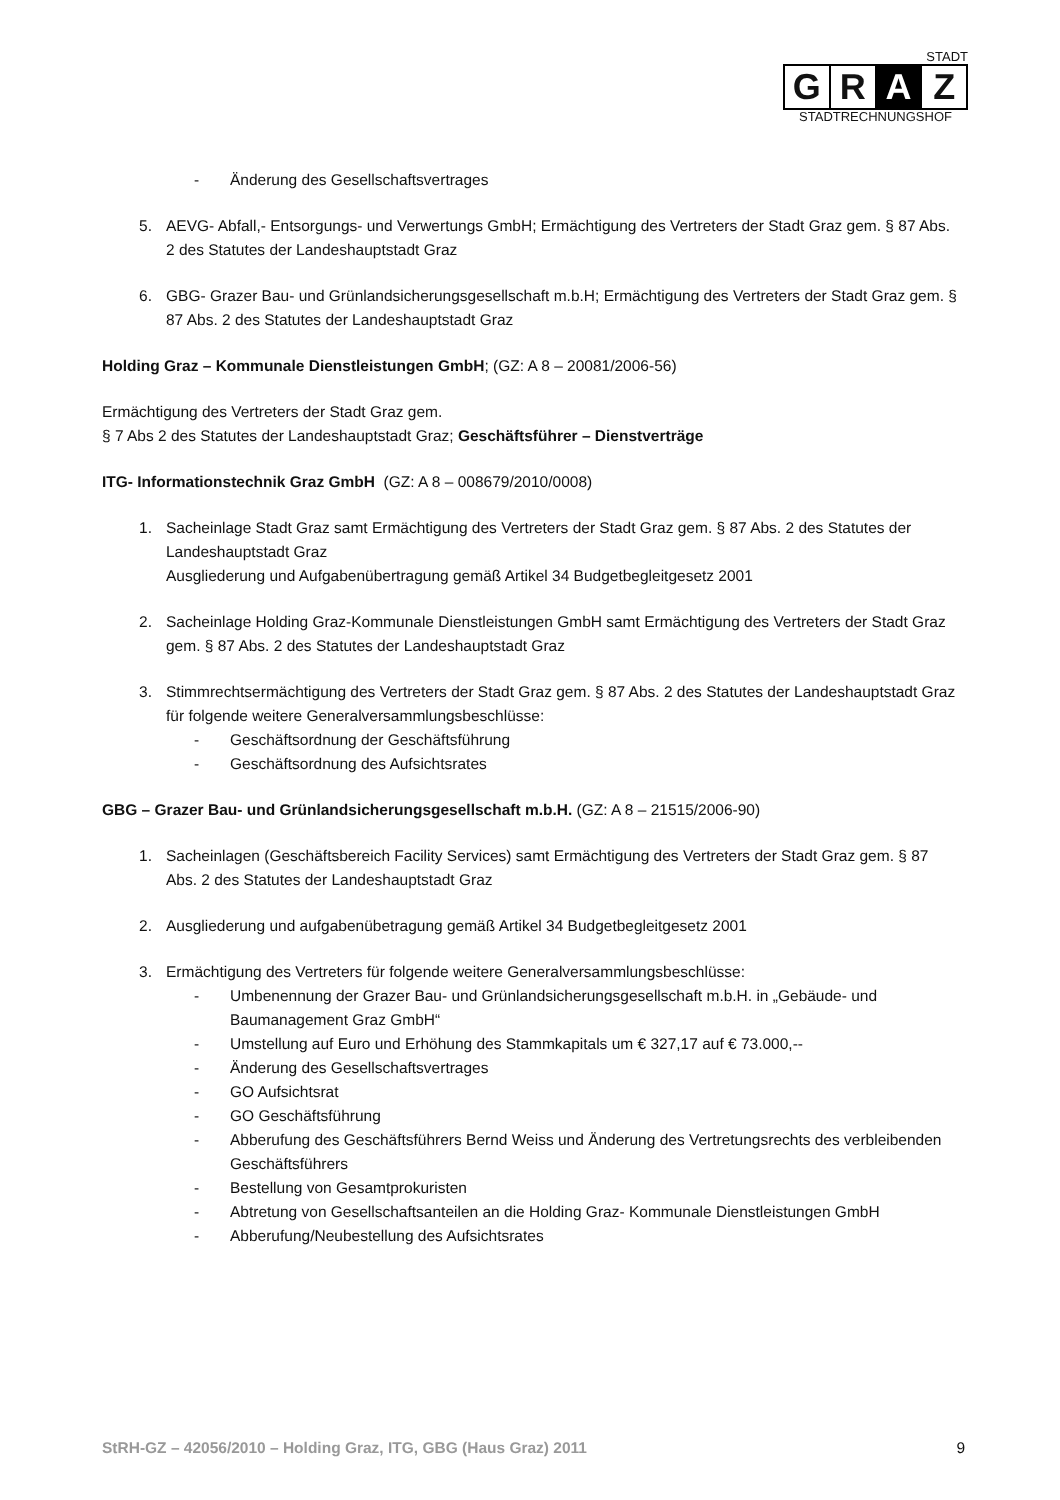STADT
G R A Z
STADTRECHNUNGSHOF
- Änderung des Gesellschaftsvertrages
5. AEVG- Abfall,- Entsorgungs- und Verwertungs GmbH; Ermächtigung des Vertreters der Stadt Graz gem. § 87 Abs. 2 des Statutes der Landeshauptstadt Graz
6. GBG- Grazer Bau- und Grünlandsicherungsgesellschaft m.b.H; Ermächtigung des Vertreters der Stadt Graz gem. § 87 Abs. 2 des Statutes der Landeshauptstadt Graz
Holding Graz – Kommunale Dienstleistungen GmbH; (GZ: A 8 – 20081/2006-56)
Ermächtigung des Vertreters der Stadt Graz gem.
§ 7 Abs 2 des Statutes der Landeshauptstadt Graz; Geschäftsführer – Dienstverträge
ITG- Informationstechnik Graz GmbH (GZ: A 8 – 008679/2010/0008)
1. Sacheinlage Stadt Graz samt Ermächtigung des Vertreters der Stadt Graz gem. § 87 Abs. 2 des Statutes der Landeshauptstadt Graz
Ausgliederung und Aufgabenübertragung gemäß Artikel 34 Budgetbegleitgesetz 2001
2. Sacheinlage Holding Graz-Kommunale Dienstleistungen GmbH samt Ermächtigung des Vertreters der Stadt Graz gem. § 87 Abs. 2 des Statutes der Landeshauptstadt Graz
3. Stimmrechtsermächtigung des Vertreters der Stadt Graz gem. § 87 Abs. 2 des Statutes der Landeshauptstadt Graz für folgende weitere Generalversammlungsbeschlüsse:
- Geschäftsordnung der Geschäftsführung
- Geschäftsordnung des Aufsichtsrates
GBG – Grazer Bau- und Grünlandsicherungsgesellschaft m.b.H. (GZ: A 8 – 21515/2006-90)
1. Sacheinlagen (Geschäftsbereich Facility Services) samt Ermächtigung des Vertreters der Stadt Graz gem. § 87 Abs. 2 des Statutes der Landeshauptstadt Graz
2. Ausgliederung und aufgabenübetragung gemäß Artikel 34 Budgetbegleitgesetz 2001
3. Ermächtigung des Vertreters für folgende weitere Generalversammlungsbeschlüsse:
- Umbenennung der Grazer Bau- und Grünlandsicherungsgesellschaft m.b.H. in „Gebäude- und Baumanagement Graz GmbH“
- Umstellung auf Euro und Erhöhung des Stammkapitals um € 327,17 auf € 73.000,--
- Änderung des Gesellschaftsvertrages
- GO Aufsichtsrat
- GO Geschäftsführung
- Abberufung des Geschäftsführers Bernd Weiss und Änderung des Vertretungsrechts des verbleibenden Geschäftsführers
- Bestellung von Gesamtprokuristen
- Abtretung von Gesellschaftsanteilen an die Holding Graz- Kommunale Dienstleistungen GmbH
- Abberufung/Neubestellung des Aufsichtsrates
StRH-GZ – 42056/2010 – Holding Graz, ITG, GBG (Haus Graz) 2011 9